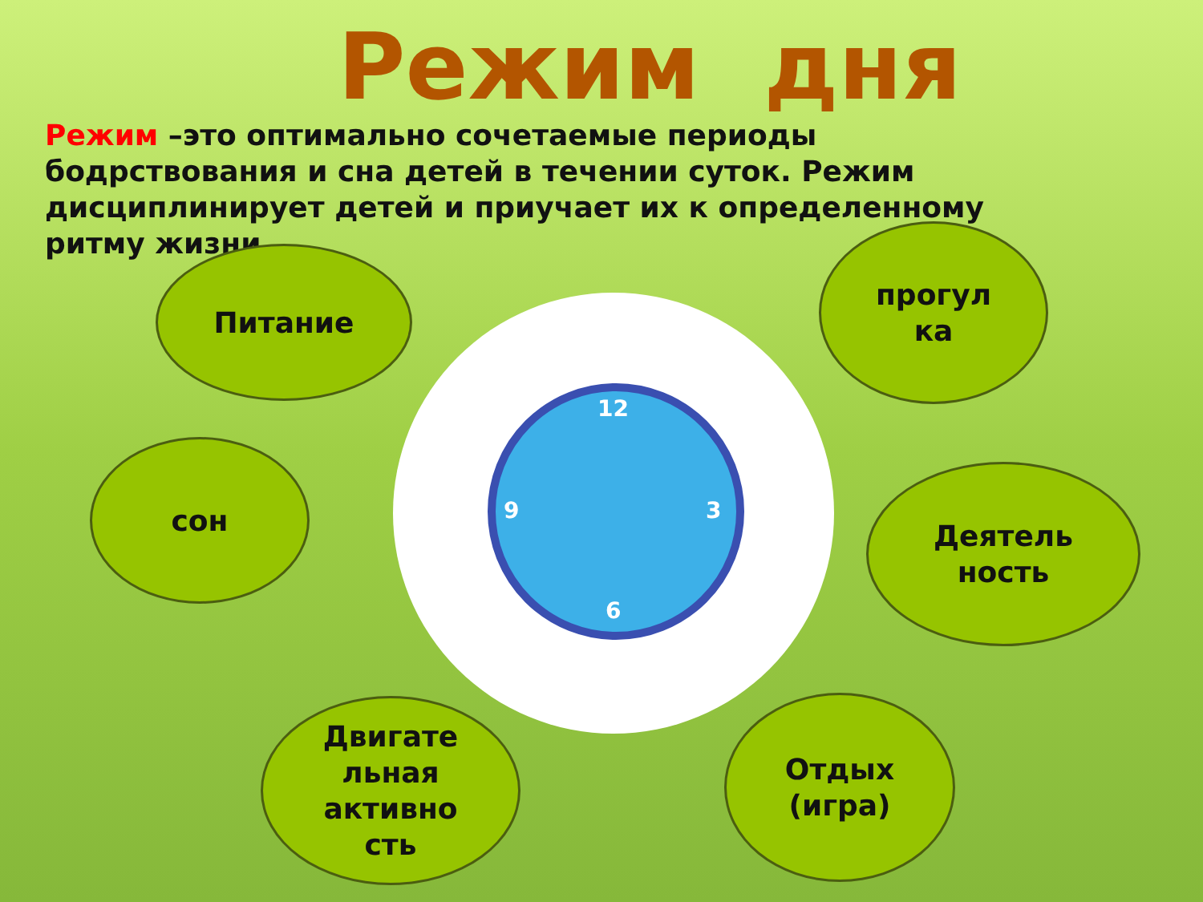Режим дня
Режим –это оптимально сочетаемые периоды бодрствования и сна детей в течении суток. Режим дисциплинирует детей и приучает их к определенному ритму жизни.
12
3
6
9
Питание
сон
Двигате
льная
активно
сть
прогул
ка
Деятель
ность
Отдых
(игра)